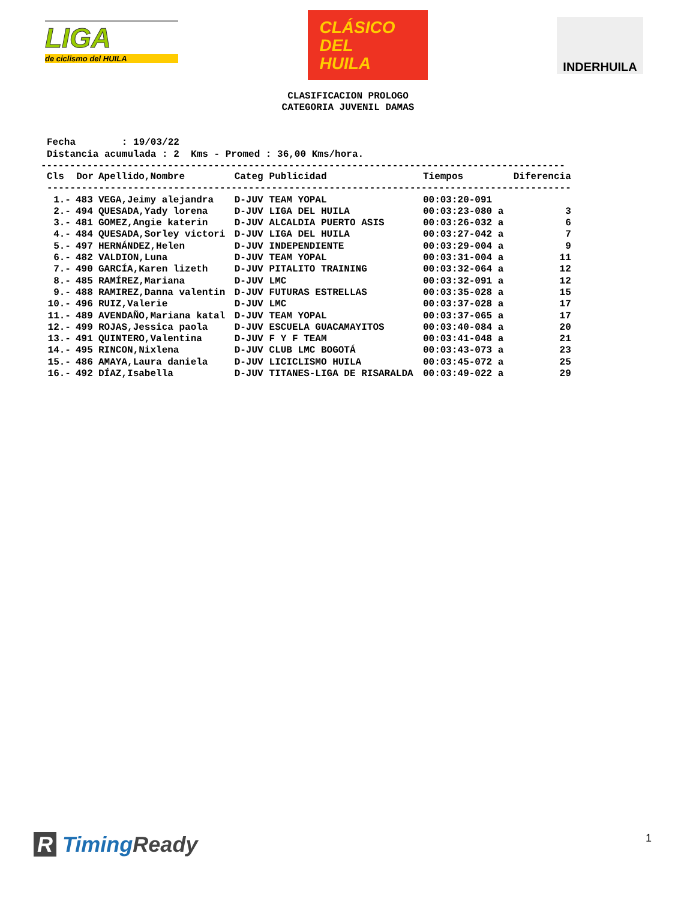LIGA
de ciclismo del HUILA
CLÁSICO
DEL
HUILA
INDERHUILA
CLASIFICACION PROLOGO
CATEGORIA JUVENIL DAMAS
Fecha : 19/03/22 Distancia acumulada : 2 Kms - Promed : 36,00 Kms/hora.
-------------------------------------------------------------------------------------------
| Cls | Dor | Apellido,Nombre | Categ | Publicidad | Tiempos | Diferencia |
| --- | --- | --- | --- | --- | --- | --- |
| ------------------------------------------------------------------------------------------- | | | | | | |
| 1.- | 483 | VEGA,Jeimy alejandra | D-JUV | TEAM YOPAL | 00:03:20-091 | |
| 2.- | 494 | QUESADA,Yady lorena | D-JUV | LIGA DEL HUILA | 00:03:23-080 a | 3 |
| 3.- | 481 | GOMEZ,Angie katerin | D-JUV | ALCALDIA PUERTO ASIS | 00:03:26-032 a | 6 |
| 4.- | 484 | QUESADA,Sorley victori | D-JUV | LIGA DEL HUILA | 00:03:27-042 a | 7 |
| 5.- | 497 | HERNÁNDEZ,Helen | D-JUV | INDEPENDIENTE | 00:03:29-004 a | 9 |
| 6.- | 482 | VALDION,Luna | D-JUV | TEAM YOPAL | 00:03:31-004 a | 11 |
| 7.- | 490 | GARCÍA,Karen lizeth | D-JUV | PITALITO TRAINING | 00:03:32-064 a | 12 |
| 8.- | 485 | RAMÍREZ,Mariana | D-JUV | LMC | 00:03:32-091 a | 12 |
| 9.- | 488 | RAMIREZ,Danna valentin | D-JUV | FUTURAS ESTRELLAS | 00:03:35-028 a | 15 |
| 10.- | 496 | RUIZ,Valerie | D-JUV | LMC | 00:03:37-028 a | 17 |
| 11.- | 489 | AVENDAÑO,Mariana katal | D-JUV | TEAM YOPAL | 00:03:37-065 a | 17 |
| 12.- | 499 | ROJAS,Jessica paola | D-JUV | ESCUELA GUACAMAYITOS | 00:03:40-084 a | 20 |
| 13.- | 491 | QUINTERO,Valentina | D-JUV | F Y F TEAM | 00:03:41-048 a | 21 |
| 14.- | 495 | RINCON,Nixlena | D-JUV | CLUB LMC BOGOTÁ | 00:03:43-073 a | 23 |
| 15.- | 486 | AMAYA,Laura daniela | D-JUV | LICICLISMO HUILA | 00:03:45-072 a | 25 |
| 16.- | 492 | DÍAZ,Isabella | D-JUV | TITANES-LIGA DE RISARALDA | 00:03:49-022 a | 29 |
R TimingReady 1